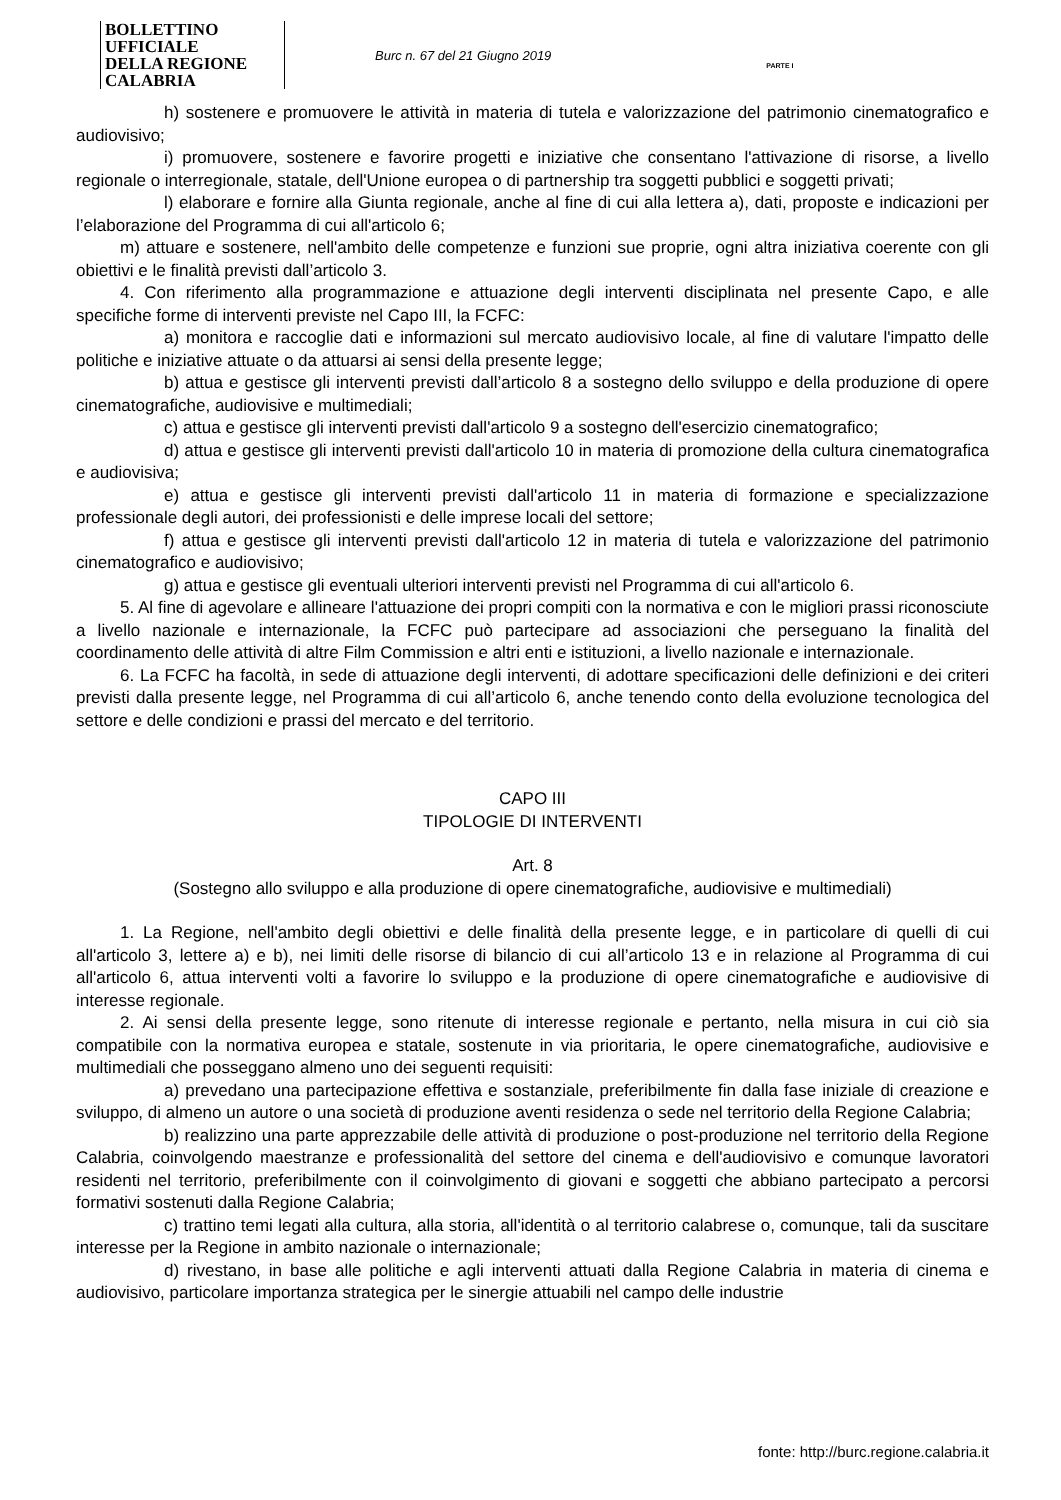BOLLETTINO UFFICIALE
DELLA REGIONE CALABRIA
Burc n. 67 del 21 Giugno 2019
PARTE I
h) sostenere e promuovere le attività in materia di tutela e valorizzazione del patrimonio cinematografico e audiovisivo;
i) promuovere, sostenere e favorire progetti e iniziative che consentano l'attivazione di risorse, a livello regionale o interregionale, statale, dell'Unione europea o di partnership tra soggetti pubblici e soggetti privati;
l) elaborare e fornire alla Giunta regionale, anche al fine di cui alla lettera a), dati, proposte e indicazioni per l’elaborazione del Programma di cui all'articolo 6;
m) attuare e sostenere, nell'ambito delle competenze e funzioni sue proprie, ogni altra iniziativa coerente con gli obiettivi e le finalità previsti dall’articolo 3.
4. Con riferimento alla programmazione e attuazione degli interventi disciplinata nel presente Capo, e alle specifiche forme di interventi previste nel Capo III, la FCFC:
a) monitora e raccoglie dati e informazioni sul mercato audiovisivo locale, al fine di valutare l'impatto delle politiche e iniziative attuate o da attuarsi ai sensi della presente legge;
b) attua e gestisce gli interventi previsti dall’articolo 8 a sostegno dello sviluppo e della produzione di opere cinematografiche, audiovisive e multimediali;
c) attua e gestisce gli interventi previsti dall'articolo 9 a sostegno dell'esercizio cinematografico;
d) attua e gestisce gli interventi previsti dall'articolo 10 in materia di promozione della cultura cinematografica e audiovisiva;
e) attua e gestisce gli interventi previsti dall'articolo 11 in materia di formazione e specializzazione professionale degli autori, dei professionisti e delle imprese locali del settore;
f) attua e gestisce gli interventi previsti dall'articolo 12 in materia di tutela e valorizzazione del patrimonio cinematografico e audiovisivo;
g) attua e gestisce gli eventuali ulteriori interventi previsti nel Programma di cui all'articolo 6.
5. Al fine di agevolare e allineare l'attuazione dei propri compiti con la normativa e con le migliori prassi riconosciute a livello nazionale e internazionale, la FCFC può partecipare ad associazioni che perseguano la finalità del coordinamento delle attività di altre Film Commission e altri enti e istituzioni, a livello nazionale e internazionale.
6. La FCFC ha facoltà, in sede di attuazione degli interventi, di adottare specificazioni delle definizioni e dei criteri previsti dalla presente legge, nel Programma di cui all’articolo 6, anche tenendo conto della evoluzione tecnologica del settore e delle condizioni e prassi del mercato e del territorio.
CAPO III
TIPOLOGIE DI INTERVENTI
Art. 8
(Sostegno allo sviluppo e alla produzione di opere cinematografiche, audiovisive e multimediali)
1. La Regione, nell'ambito degli obiettivi e delle finalità della presente legge, e in particolare di quelli di cui all'articolo 3, lettere a) e b), nei limiti delle risorse di bilancio di cui all’articolo 13 e in relazione al Programma di cui all'articolo 6, attua interventi volti a favorire lo sviluppo e la produzione di opere cinematografiche e audiovisive di interesse regionale.
2. Ai sensi della presente legge, sono ritenute di interesse regionale e pertanto, nella misura in cui ciò sia compatibile con la normativa europea e statale, sostenute in via prioritaria, le opere cinematografiche, audiovisive e multimediali che posseggano almeno uno dei seguenti requisiti:
a) prevedano una partecipazione effettiva e sostanziale, preferibilmente fin dalla fase iniziale di creazione e sviluppo, di almeno un autore o una società di produzione aventi residenza o sede nel territorio della Regione Calabria;
b) realizzino una parte apprezzabile delle attività di produzione o post-produzione nel territorio della Regione Calabria, coinvolgendo maestranze e professionalità del settore del cinema e dell'audiovisivo e comunque lavoratori residenti nel territorio, preferibilmente con il coinvolgimento di giovani e soggetti che abbiano partecipato a percorsi formativi sostenuti dalla Regione Calabria;
c) trattino temi legati alla cultura, alla storia, all'identità o al territorio calabrese o, comunque, tali da suscitare interesse per la Regione in ambito nazionale o internazionale;
d) rivestano, in base alle politiche e agli interventi attuati dalla Regione Calabria in materia di cinema e audiovisivo, particolare importanza strategica per le sinergie attuabili nel campo delle industrie
fonte: http://burc.regione.calabria.it